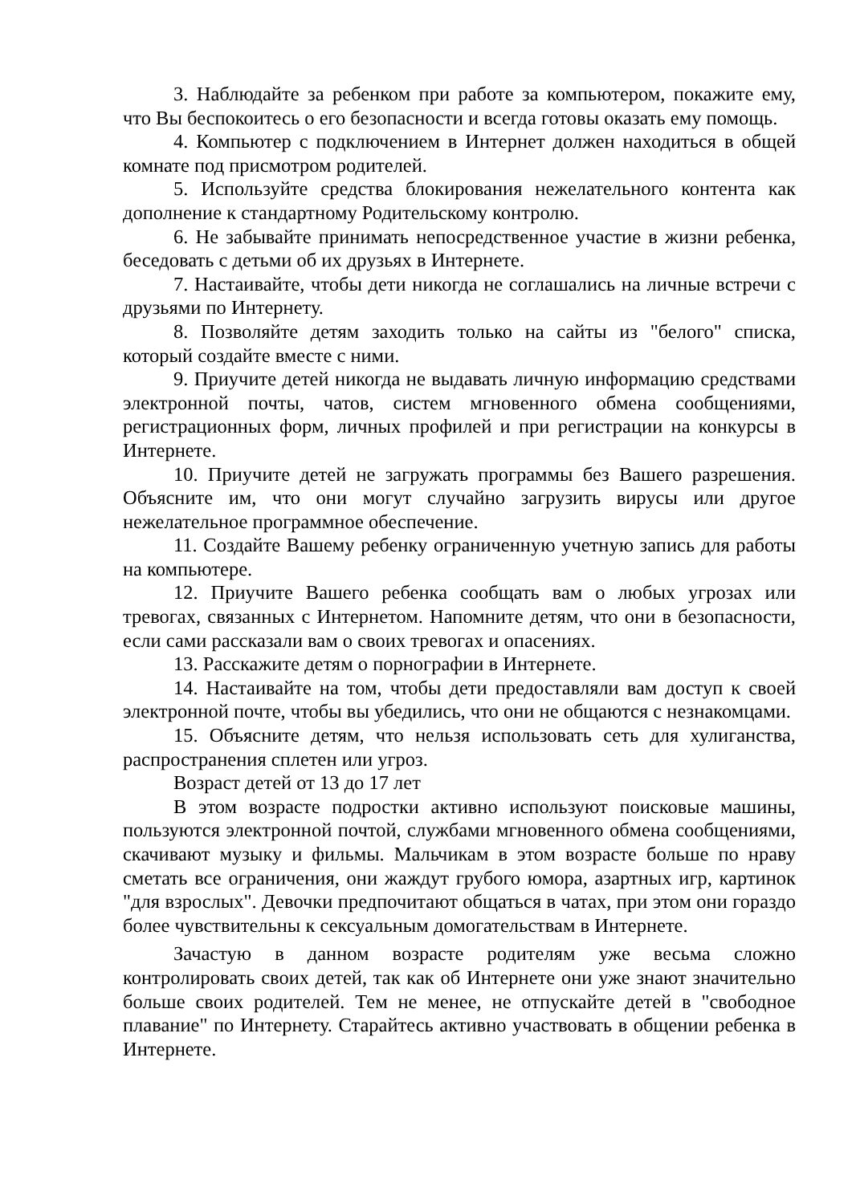3. Наблюдайте за ребенком при работе за компьютером, покажите ему, что Вы беспокоитесь о его безопасности и всегда готовы оказать ему помощь.
4. Компьютер с подключением в Интернет должен находиться в общей комнате под присмотром родителей.
5. Используйте средства блокирования нежелательного контента как дополнение к стандартному Родительскому контролю.
6. Не забывайте принимать непосредственное участие в жизни ребенка, беседовать с детьми об их друзьях в Интернете.
7. Настаивайте, чтобы дети никогда не соглашались на личные встречи с друзьями по Интернету.
8. Позволяйте детям заходить только на сайты из "белого" списка, который создайте вместе с ними.
9. Приучите детей никогда не выдавать личную информацию средствами электронной почты, чатов, систем мгновенного обмена сообщениями, регистрационных форм, личных профилей и при регистрации на конкурсы в Интернете.
10. Приучите детей не загружать программы без Вашего разрешения. Объясните им, что они могут случайно загрузить вирусы или другое нежелательное программное обеспечение.
11. Создайте Вашему ребенку ограниченную учетную запись для работы на компьютере.
12. Приучите Вашего ребенка сообщать вам о любых угрозах или тревогах, связанных с Интернетом. Напомните детям, что они в безопасности, если сами рассказали вам о своих тревогах и опасениях.
13. Расскажите детям о порнографии в Интернете.
14. Настаивайте на том, чтобы дети предоставляли вам доступ к своей электронной почте, чтобы вы убедились, что они не общаются с незнакомцами.
15. Объясните детям, что нельзя использовать сеть для хулиганства, распространения сплетен или угроз.
Возраст детей от 13 до 17 лет
В этом возрасте подростки активно используют поисковые машины, пользуются электронной почтой, службами мгновенного обмена сообщениями, скачивают музыку и фильмы. Мальчикам в этом возрасте больше по нраву сметать все ограничения, они жаждут грубого юмора, азартных игр, картинок "для взрослых". Девочки предпочитают общаться в чатах, при этом они гораздо более чувствительны к сексуальным домогательствам в Интернете.
Зачастую в данном возрасте родителям уже весьма сложно контролировать своих детей, так как об Интернете они уже знают значительно больше своих родителей. Тем не менее, не отпускайте детей в "свободное плавание" по Интернету. Старайтесь активно участвовать в общении ребенка в Интернете.